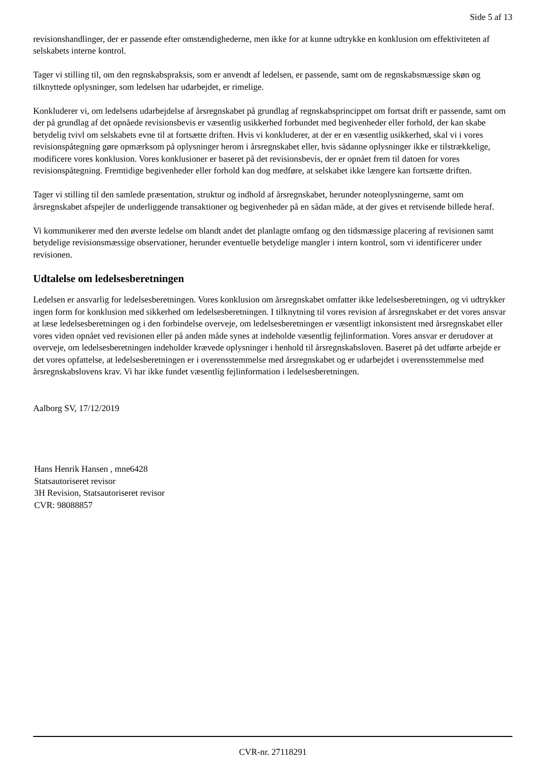Side 5 af 13
revisionshandlinger, der er passende efter omstændighederne, men ikke for at kunne udtrykke en konklusion om effektiviteten af selskabets interne kontrol.
Tager vi stilling til, om den regnskabspraksis, som er anvendt af ledelsen, er passende, samt om de regnskabsmæssige skøn og tilknyttede oplysninger, som ledelsen har udarbejdet, er rimelige.
Konkluderer vi, om ledelsens udarbejdelse af årsregnskabet på grundlag af regnskabsprincippet om fortsat drift er passende, samt om der på grundlag af det opnåede revisionsbevis er væsentlig usikkerhed forbundet med begivenheder eller forhold, der kan skabe betydelig tvivl om selskabets evne til at fortsætte driften. Hvis vi konkluderer, at der er en væsentlig usikkerhed, skal vi i vores revisionspåtegning gøre opmærksom på oplysninger herom i årsregnskabet eller, hvis sådanne oplysninger ikke er tilstrækkelige, modificere vores konklusion. Vores konklusioner er baseret på det revisionsbevis, der er opnået frem til datoen for vores revisionspåtegning. Fremtidige begivenheder eller forhold kan dog medføre, at selskabet ikke længere kan fortsætte driften.
Tager vi stilling til den samlede præsentation, struktur og indhold af årsregnskabet, herunder noteoplysningerne, samt om årsregnskabet afspejler de underliggende transaktioner og begivenheder på en sådan måde, at der gives et retvisende billede heraf.
Vi kommunikerer med den øverste ledelse om blandt andet det planlagte omfang og den tidsmæssige placering af revisionen samt betydelige revisionsmæssige observationer, herunder eventuelle betydelige mangler i intern kontrol, som vi identificerer under revisionen.
Udtalelse om ledelsesberetningen
Ledelsen er ansvarlig for ledelsesberetningen. Vores konklusion om årsregnskabet omfatter ikke ledelsesberetningen, og vi udtrykker ingen form for konklusion med sikkerhed om ledelsesberetningen. I tilknytning til vores revision af årsregnskabet er det vores ansvar at læse ledelsesberetningen og i den forbindelse overveje, om ledelsesberetningen er væsentligt inkonsistent med årsregnskabet eller vores viden opnået ved revisionen eller på anden måde synes at indeholde væsentlig fejlinformation. Vores ansvar er derudover at overveje, om ledelsesberetningen indeholder krævede oplysninger i henhold til årsregnskabsloven. Baseret på det udførte arbejde er det vores opfattelse, at ledelsesberetningen er i overensstemmelse med årsregnskabet og er udarbejdet i overensstemmelse med årsregnskabslovens krav. Vi har ikke fundet væsentlig fejlinformation i ledelsesberetningen.
Aalborg SV, 17/12/2019
Hans Henrik Hansen , mne6428
Statsautoriseret revisor
3H Revision, Statsautoriseret revisor
CVR: 98088857
CVR-nr. 27118291